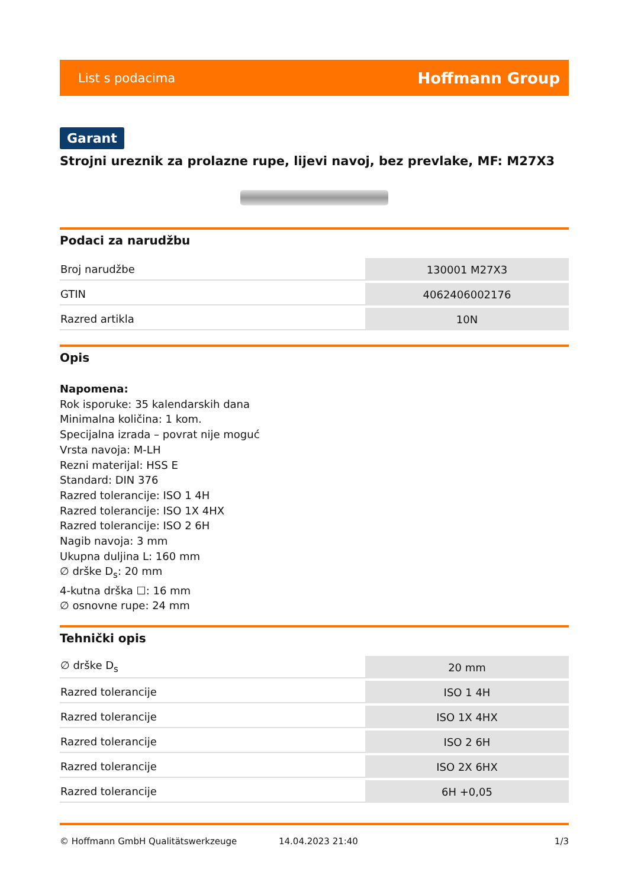List s podacima Hoffmann Group
Garant
Strojni ureznik za prolazne rupe, lijevi navoj, bez prevlake, MF: M27X3
Podaci za narudžbu
| Broj narudžbe | 130001 M27X3 |
| GTIN | 4062406002176 |
| Razred artikla | 10N |
Opis
Napomena:
Rok isporuke: 35 kalendarskih dana
Minimalna količina: 1 kom.
Specijalna izrada – povrat nije moguć
Vrsta navoja: M-LH
Rezni materijal: HSS E
Standard: DIN 376
Razred tolerancije: ISO 1 4H
Razred tolerancije: ISO 1X 4HX
Razred tolerancije: ISO 2 6H
Nagib navoja: 3 mm
Ukupna duljina L: 160 mm
∅ drške D<sub>s</sub>: 20 mm
4-kutna drška ☐: 16 mm
∅ osnovne rupe: 24 mm
Tehnički opis
| ∅ drške D<sub>s</sub> | 20 mm |
| Razred tolerancije | ISO 1 4H |
| Razred tolerancije | ISO 1X 4HX |
| Razred tolerancije | ISO 2 6H |
| Razred tolerancije | ISO 2X 6HX |
| Razred tolerancije | 6H +0,05 |
© Hoffmann GmbH Qualitätswerkzeuge 14.04.2023 21:40 1/3